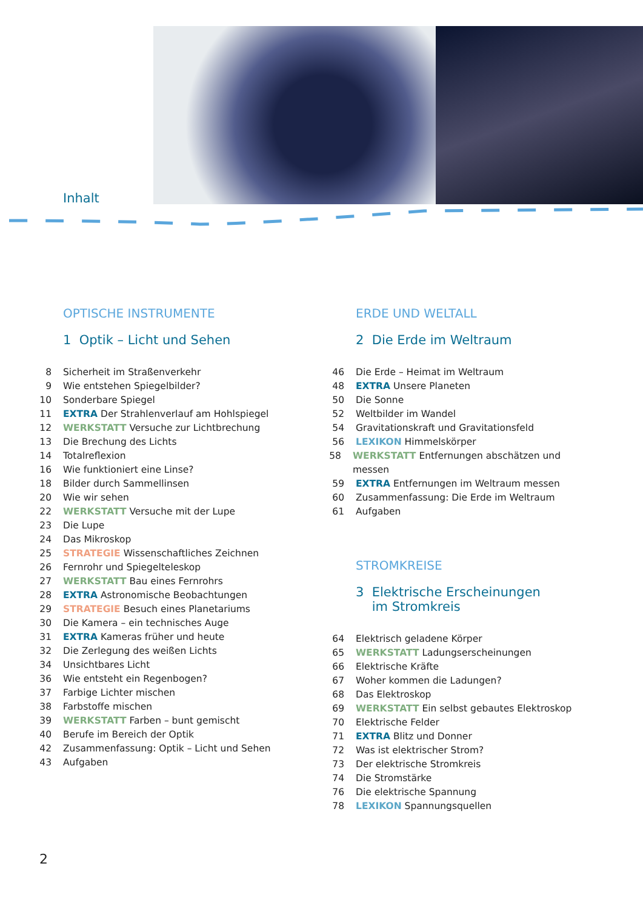Inhalt
OPTISCHE INSTRUMENTE
1 Optik – Licht und Sehen
8 Sicherheit im Straßenverkehr
9 Wie entstehen Spiegelbilder?
10 Sonderbare Spiegel
11 EXTRA Der Strahlenverlauf am Hohlspiegel
12 WERKSTATT Versuche zur Lichtbrechung
13 Die Brechung des Lichts
14 Totalreflexion
16 Wie funktioniert eine Linse?
18 Bilder durch Sammellinsen
20 Wie wir sehen
22 WERKSTATT Versuche mit der Lupe
23 Die Lupe
24 Das Mikroskop
25 STRATEGIE Wissenschaftliches Zeichnen
26 Fernrohr und Spiegelteleskop
27 WERKSTATT Bau eines Fernrohrs
28 EXTRA Astronomische Beobachtungen
29 STRATEGIE Besuch eines Planetariums
30 Die Kamera – ein technisches Auge
31 EXTRA Kameras früher und heute
32 Die Zerlegung des weißen Lichts
34 Unsichtbares Licht
36 Wie entsteht ein Regenbogen?
37 Farbige Lichter mischen
38 Farbstoffe mischen
39 WERKSTATT Farben – bunt gemischt
40 Berufe im Bereich der Optik
42 Zusammenfassung: Optik – Licht und Sehen
43 Aufgaben
ERDE UND WELTALL
2 Die Erde im Weltraum
46 Die Erde – Heimat im Weltraum
48 EXTRA Unsere Planeten
50 Die Sonne
52 Weltbilder im Wandel
54 Gravitationskraft und Gravitationsfeld
56 LEXIKON Himmelskörper
58 WERKSTATT Entfernungen abschätzen und messen
59 EXTRA Entfernungen im Weltraum messen
60 Zusammenfassung: Die Erde im Weltraum
61 Aufgaben
STROMKREISE
3 Elektrische Erscheinungen
im Stromkreis
64 Elektrisch geladene Körper
65 WERKSTATT Ladungserscheinungen
66 Elektrische Kräfte
67 Woher kommen die Ladungen?
68 Das Elektroskop
69 WERKSTATT Ein selbst gebautes Elektroskop
70 Elektrische Felder
71 EXTRA Blitz und Donner
72 Was ist elektrischer Strom?
73 Der elektrische Stromkreis
74 Die Stromstärke
76 Die elektrische Spannung
78 LEXIKON Spannungsquellen
2